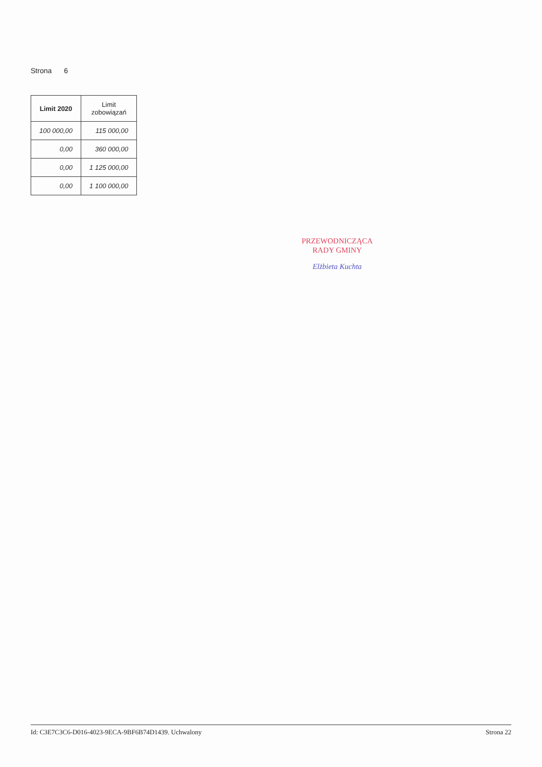Strona 6
| Limit 2020 | Limit zobowiązań |
| --- | --- |
| 100 000,00 | 115 000,00 |
| 0,00 | 360 000,00 |
| 0,00 | 1 125 000,00 |
| 0,00 | 1 100 000,00 |
PRZEWODNICZĄCA
RADY GMINY
Elżbieta Kuchta
Id: C3E7C3C6-D016-4023-9ECA-9BF6B74D1439. Uchwalony Strona 22